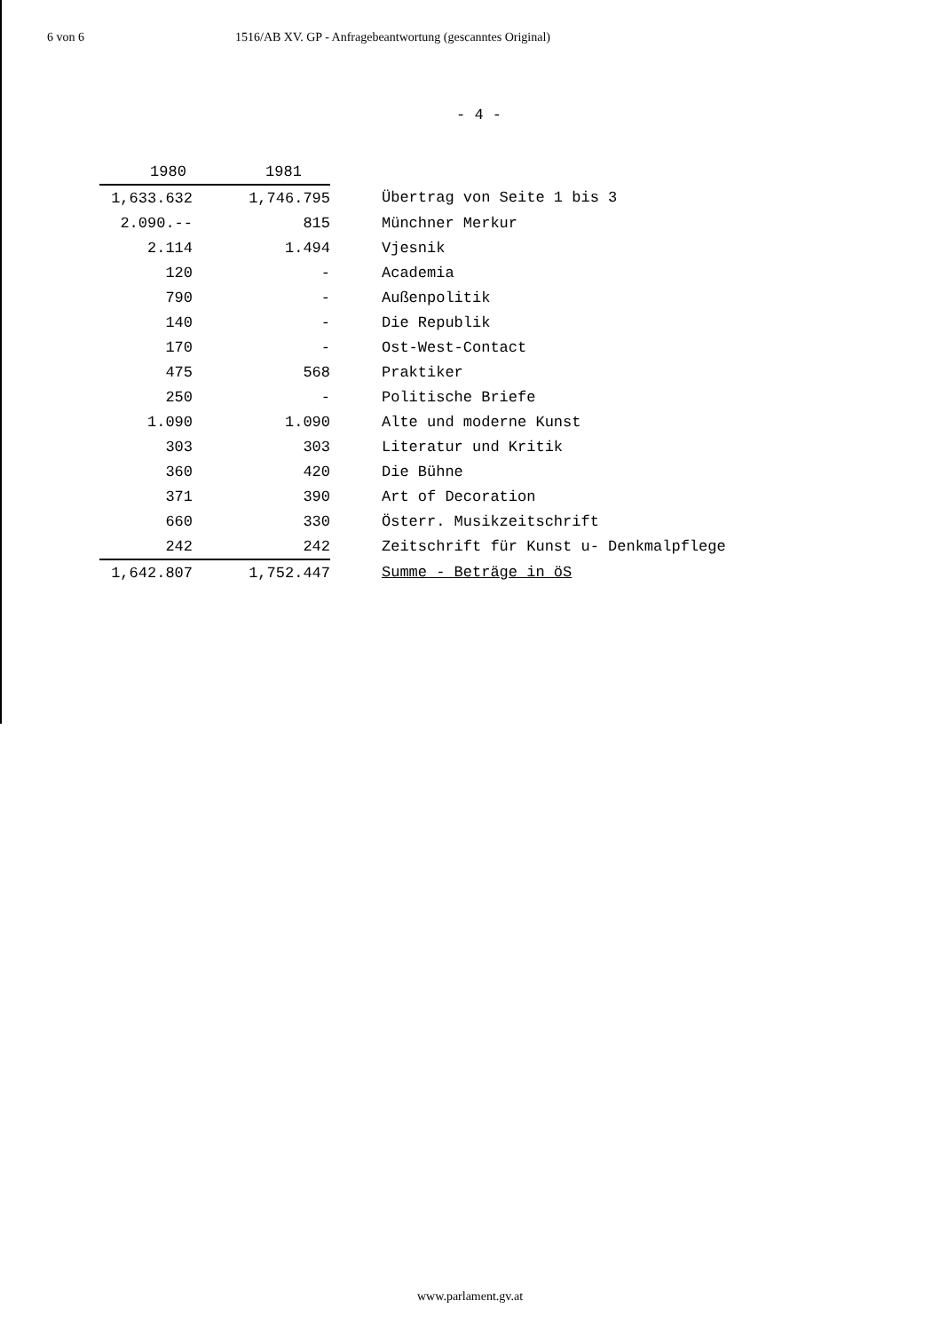6 von 6 1516/AB XV. GP - Anfragebeantwortung (gescanntes Original)
- 4 -
| 1980 | 1981 | |
| 1,633.632 | 1,746.795 | Übertrag von Seite 1 bis 3 |
| 2.090.-- | 815 | Münchner Merkur |
| 2.114 | 1.494 | Vjesnik |
| 120 | - | Academia |
| 790 | - | Außenpolitik |
| 140 | - | Die Republik |
| 170 | - | Ost-West-Contact |
| 475 | 568 | Praktiker |
| 250 | - | Politische Briefe |
| 1.090 | 1.090 | Alte und moderne Kunst |
| 303 | 303 | Literatur und Kritik |
| 360 | 420 | Die Bühne |
| 371 | 390 | Art of Decoration |
| 660 | 330 | Österr. Musikzeitschrift |
| 242 | 242 | Zeitschrift für Kunst u- Denkmalpflege |
| 1,642.807 | 1,752.447 | Summe - Beträge in öS |
www.parlament.gv.at